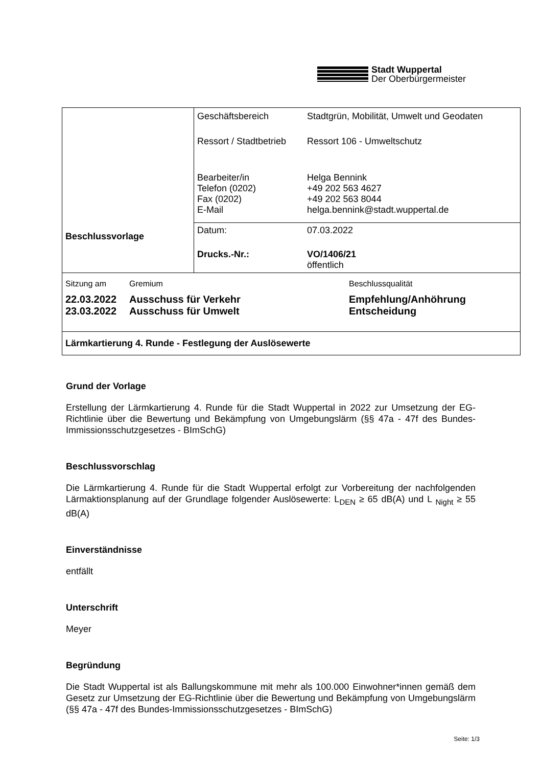Stadt Wuppertal
Der Oberbürgermeister
| Beschlussvorlage | / Geschäftsbereich / Stadtgrün, Mobilität, Umwelt und Geodaten / / Ressort / Stadtbetrieb / Ressort 106 - Umweltschutz / / Bearbeiter/in Telefon (0202) Fax (0202) E-Mail / Helga Bennink +49 202 563 4627 +49 202 563 8044 helga.bennink@stadt.wuppertal.de / |
| | / Datum: / 07.03.2022 / / Drucks.-Nr.: / VO/1406/21 öffentlich / |
| / Sitzung am / Gremium / Beschlussqualität / / 22.03.2022 23.03.2022 / Ausschuss für Verkehr Ausschuss für Umwelt / Empfehlung/Anhöhrung Entscheidung / | |
| Lärmkartierung 4. Runde - Festlegung der Auslösewerte | |
Grund der Vorlage
Erstellung der Lärmkartierung 4. Runde für die Stadt Wuppertal in 2022 zur Umsetzung der EG-Richtlinie über die Bewertung und Bekämpfung von Umgebungslärm (§§ 47a - 47f des Bundes-Immissionsschutzgesetzes - BImSchG)
Beschlussvorschlag
Die Lärmkartierung 4. Runde für die Stadt Wuppertal erfolgt zur Vorbereitung der nachfolgenden Lärmaktionsplanung auf der Grundlage folgender Auslösewerte: L<sub>DEN</sub> ≥ 65 dB(A) und L <sub>Night</sub> ≥ 55 dB(A)
Einverständnisse
entfällt
Unterschrift
Meyer
Begründung
Die Stadt Wuppertal ist als Ballungskommune mit mehr als 100.000 Einwohner*innen gemäß dem Gesetz zur Umsetzung der EG-Richtlinie über die Bewertung und Bekämpfung von Umgebungslärm (§§ 47a - 47f des Bundes-Immissionsschutzgesetzes - BImSchG)
Seite: 1/3